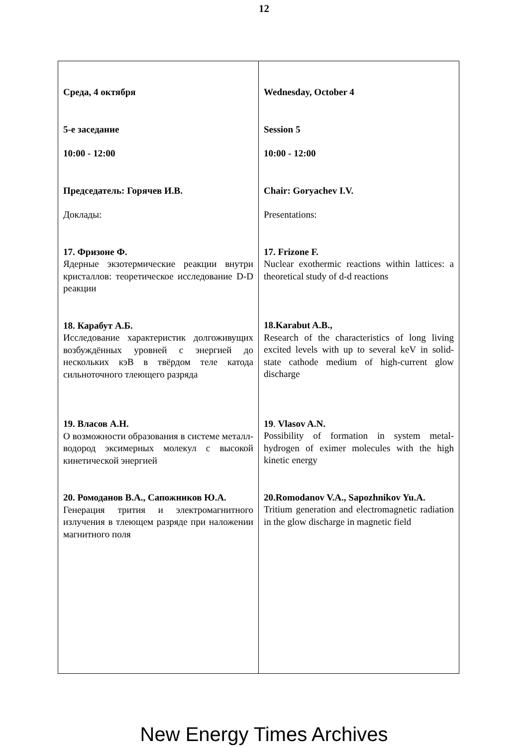12
| Среда, 4 октября 5-е заседание 10:00 - 12:00 Председатель: Горячев И.В. Доклады: 17. Фризоне Ф. Ядерные экзотермические реакции внутри кристаллов: теоретическое исследование D-D реакции 18. Карабут А.Б. Исследование характеристик долгоживущих возбуждённых уровней с энергией до нескольких кэВ в твёрдом теле катода сильноточного тлеющего разряда 19. Власов А.Н. О возможности образования в системе металл-водород эксимерных молекул с высокой кинетической энергией 20. Ромоданов В.А., Сапожников Ю.А. Генерация трития и электромагнитного излучения в тлеющем разряде при наложении магнитного поля | Wednesday, October 4 Session 5 10:00 - 12:00 Chair: Goryachev I.V. Presentations: 17. Frizone F. Nuclear exothermic reactions within lattices: a theoretical study of d-d reactions 18.Karabut A.B., Research of the characteristics of long living excited levels with up to several keV in solid-state cathode medium of high-current glow discharge 19 . Vlasov A.N. Possibility of formation in system metal-hydrogen of eximer molecules with the high kinetic energy 20.Romodanov V.A., Sapozhnikov Yu.A. Tritium generation and electromagnetic radiation in the glow discharge in magnetic field |
New Energy Times Archives